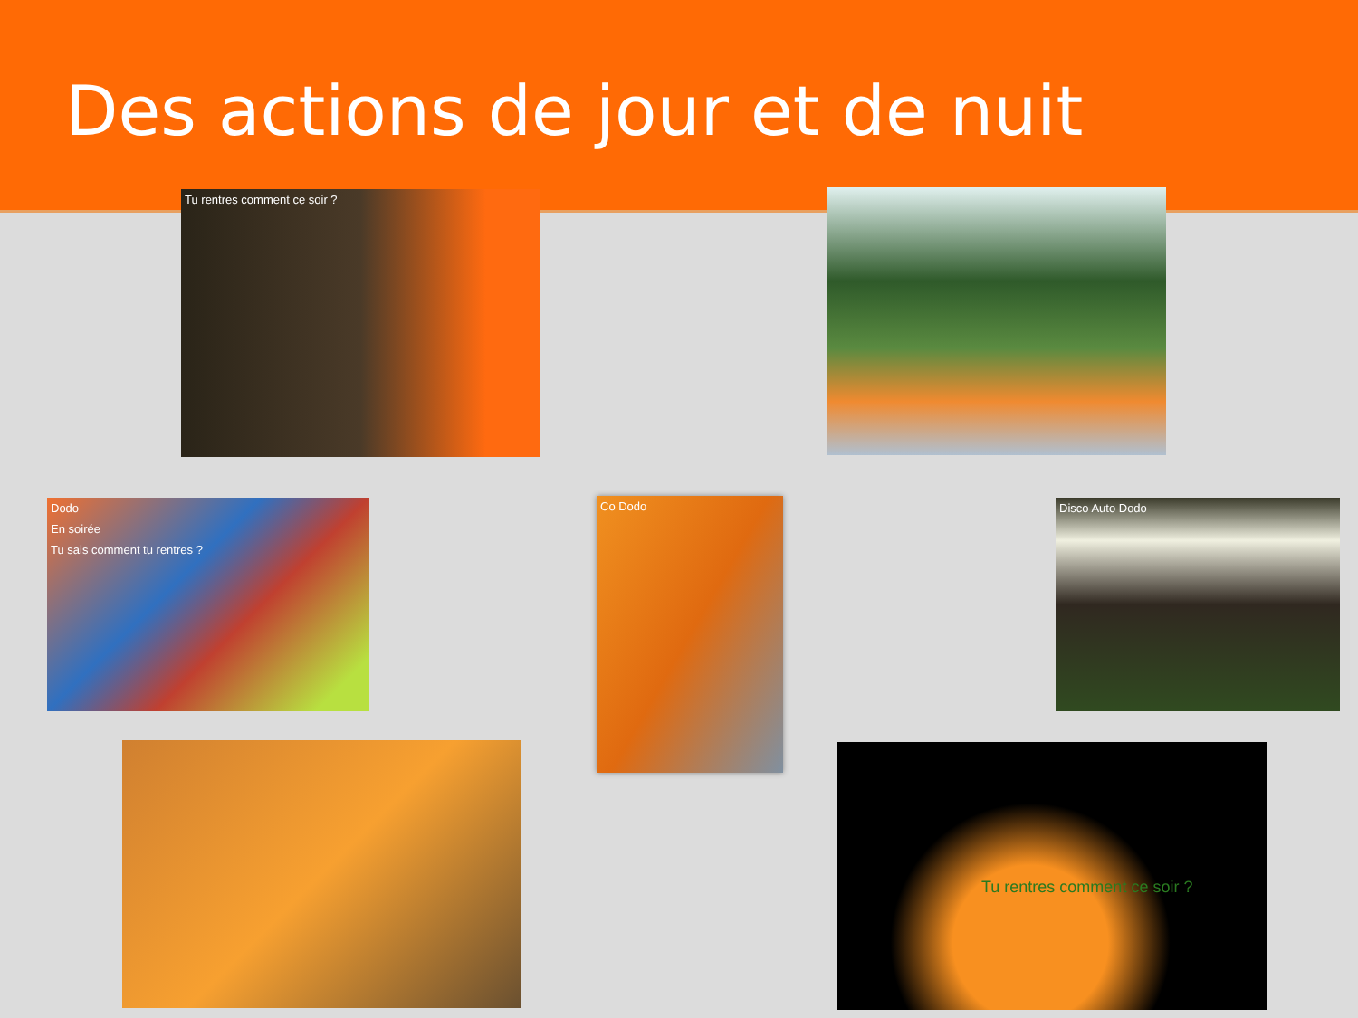Des actions de jour et de nuit
Tu rentres comment ce soir ?
Dodo
En soirée
Tu sais comment tu rentres ?
Co Dodo Disco Auto Dodo
Tu rentres comment ce soir ?